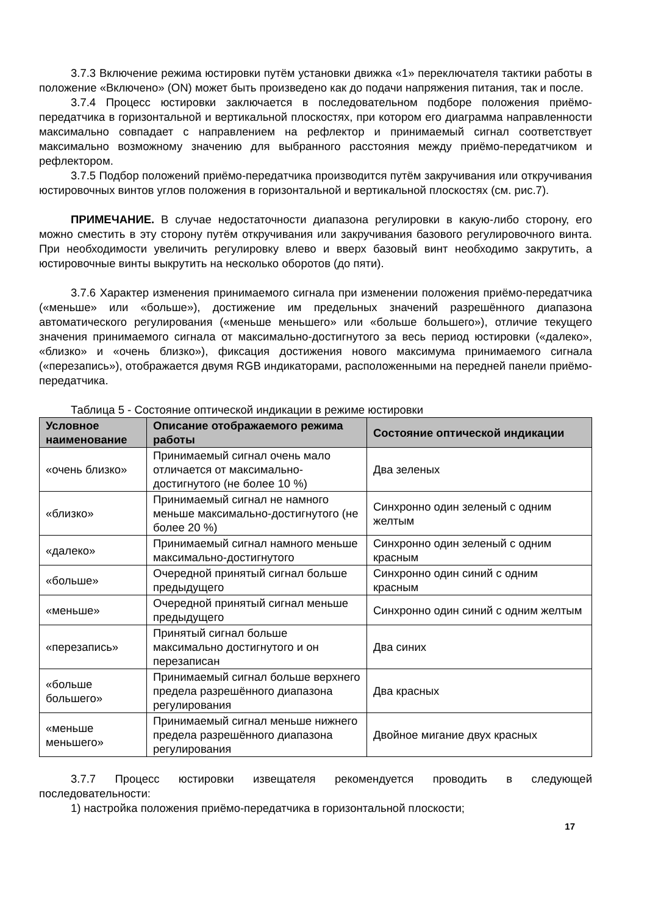3.7.3 Включение режима юстировки путём установки движка «1» переключателя тактики работы в положение «Включено» (ON) может быть произведено как до подачи напряжения питания, так и после.
3.7.4 Процесс юстировки заключается в последовательном подборе положения приёмо-передатчика в горизонтальной и вертикальной плоскостях, при котором его диаграмма направленности максимально совпадает с направлением на рефлектор и принимаемый сигнал соответствует максимально возможному значению для выбранного расстояния между приёмо-передатчиком и рефлектором.
3.7.5 Подбор положений приёмо-передатчика производится путём закручивания или откручивания юстировочных винтов углов положения в горизонтальной и вертикальной плоскостях (см. рис.7).
ПРИМЕЧАНИЕ. В случае недостаточности диапазона регулировки в какую-либо сторону, его можно сместить в эту сторону путём откручивания или закручивания базового регулировочного винта. При необходимости увеличить регулировку влево и вверх базовый винт необходимо закрутить, а юстировочные винты выкрутить на несколько оборотов (до пяти).
3.7.6 Характер изменения принимаемого сигнала при изменении положения приёмо-передатчика («меньше» или «больше»), достижение им предельных значений разрешённого диапазона автоматического регулирования («меньше меньшего» или «больше большего»), отличие текущего значения принимаемого сигнала от максимально-достигнутого за весь период юстировки («далеко», «близко» и «очень близко»), фиксация достижения нового максимума принимаемого сигнала («перезапись»), отображается двумя RGB индикаторами, расположенными на передней панели приёмо-передатчика.
Таблица 5 - Состояние оптической индикации в режиме юстировки
| Условное наименование | Описание отображаемого режима работы | Состояние оптической индикации |
| --- | --- | --- |
| «очень близко» | Принимаемый сигнал очень мало отличается от максимально-достигнутого (не более 10 %) | Два зеленых |
| «близко» | Принимаемый сигнал не намного меньше максимально-достигнутого (не более 20 %) | Синхронно один зеленый с одним желтым |
| «далеко» | Принимаемый сигнал намного меньше максимально-достигнутого | Синхронно один зеленый с одним красным |
| «больше» | Очередной принятый сигнал больше предыдущего | Синхронно один синий с одним красным |
| «меньше» | Очередной принятый сигнал меньше предыдущего | Синхронно один синий с одним желтым |
| «перезапись» | Принятый сигнал больше максимально достигнутого и он перезаписан | Два синих |
| «больше большего» | Принимаемый сигнал больше верхнего предела разрешённого диапазона регулирования | Два красных |
| «меньше меньшего» | Принимаемый сигнал меньше нижнего предела разрешённого диапазона регулирования | Двойное мигание двух красных |
3.7.7 Процесс юстировки извещателя рекомендуется проводить в следующей последовательности:
1) настройка положения приёмо-передатчика в горизонтальной плоскости;
17